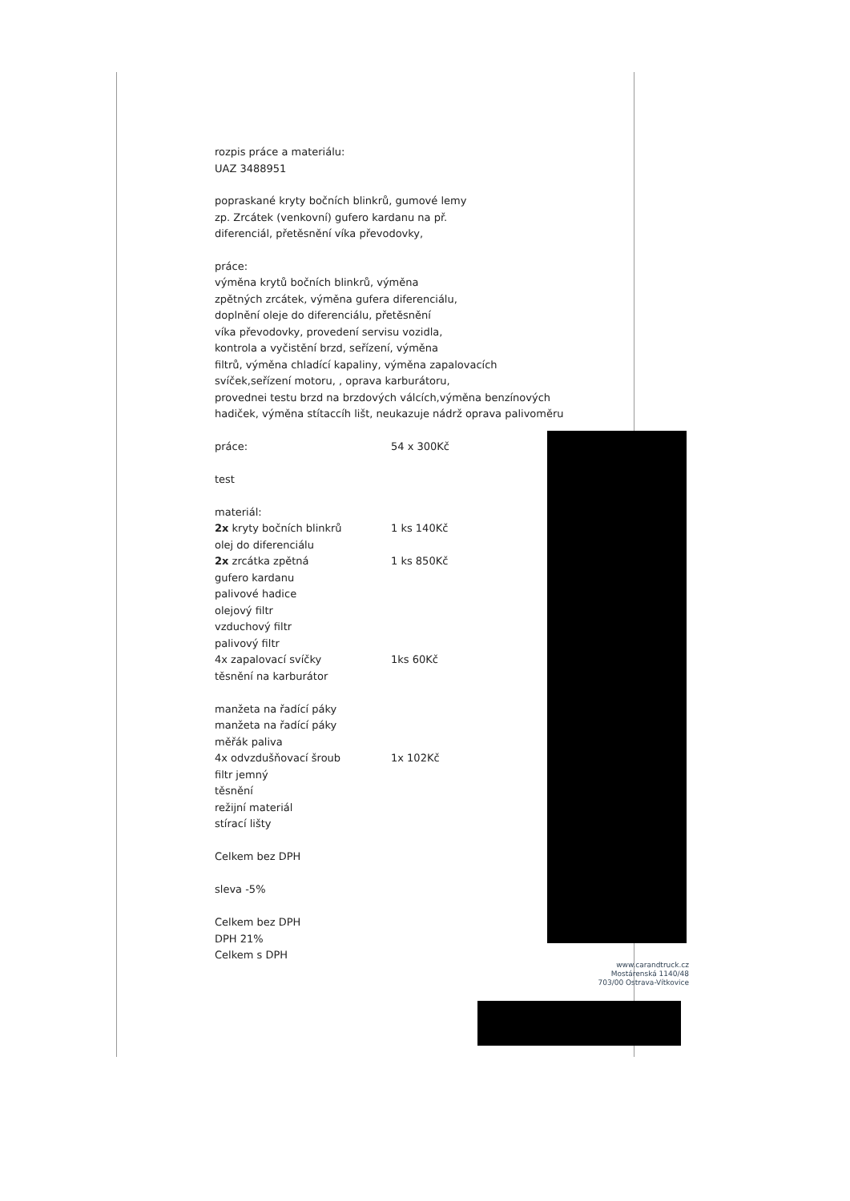rozpis práce a materiálu:
UAZ 3488951
popraskané kryty bočních blinkrů, gumové lemy
zp. Zrcátek (venkovní) gufero kardanu na př.
diferenciál, přetěsnění víka převodovky,
práce:
výměna krytů bočních blinkrů, výměna
zpětných zrcátek, výměna gufera diferenciálu,
doplnění oleje do diferenciálu, přetěsnění
víka převodovky, provedení servisu vozidla,
kontrola a vyčistění brzd, seřízení, výměna
filtrů, výměna chladící kapaliny, výměna zapalovacích
svíček,seřízení motoru, , oprava karburátoru,
provednei testu brzd na brzdových válcích,výměna benzínových
hadiček, výměna stítaccíh lišt, neukazuje nádrž oprava palivoměru
| práce: | 54 x 300Kč |
| test | |
| materiál: | |
| 2x kryty bočních blinkrů | 1 ks 140Kč |
| olej do diferenciálu | |
| 2x zrcátka zpětná | 1 ks 850Kč |
| gufero kardanu | |
| palivové hadice | |
| olejový filtr | |
| vzduchový filtr | |
| palivový filtr | |
| 4x zapalovací svíčky | 1ks 60Kč |
| těsnění na karburátor | |
| manžeta na řadící páky | |
| manžeta na řadící páky | |
| měřák paliva | |
| 4x odvzdušňovací šroub | 1x 102Kč |
| filtr jemný | |
| těsnění | |
| režijní materiál | |
| stírací lišty | |
| Celkem bez DPH | |
| sleva -5% | |
| Celkem bez DPH | |
| DPH 21% | |
| Celkem s DPH | |
www.carandtruck.cz
Mostárenská 1140/48
703/00 Ostrava-Vítkovice